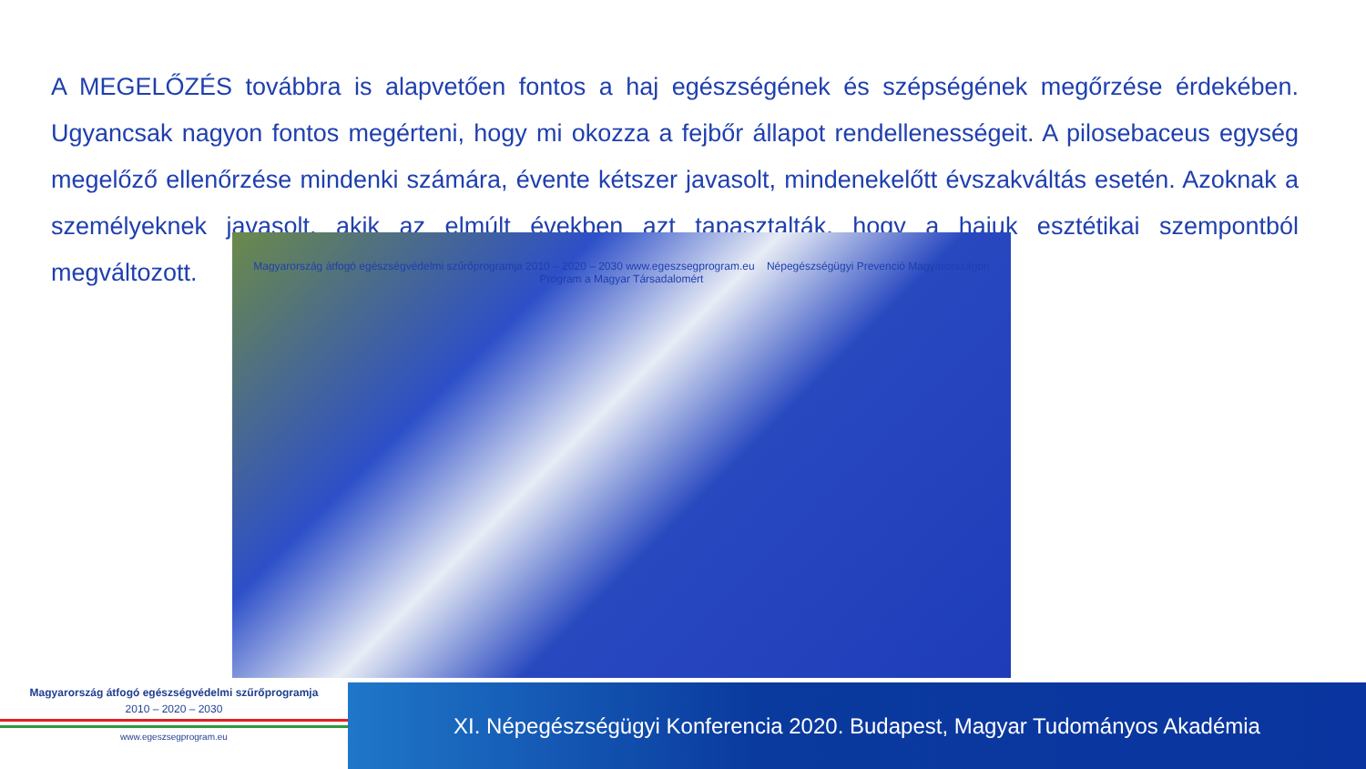A MEGELŐZÉS továbbra is alapvetően fontos a haj egészségének és szépségének megőrzése érdekében. Ugyancsak nagyon fontos megérteni, hogy mi okozza a fejbőr állapot rendellenességeit. A pilosebaceus egység megelőző ellenőrzése mindenki számára, évente kétszer javasolt, mindenekelőtt évszakváltás esetén. Azoknak a személyeknek javasolt, akik az elmúlt években azt tapasztalták, hogy a hajuk esztétikai szempontból megváltozott.
Magyarország átfogó egészségvédelmi szűrőprogramja 2010 – 2020 – 2030 www.egeszsegprogram.eu Népegészségügyi Prevenció Magyarországon Program a Magyar Társadalomért
Magyarország átfogó egészségvédelmi szűrőprogramja
2010 – 2020 – 2030
www.egeszsegprogram.eu
XI. Népegészségügyi Konferencia 2020. Budapest, Magyar Tudományos Akadémia